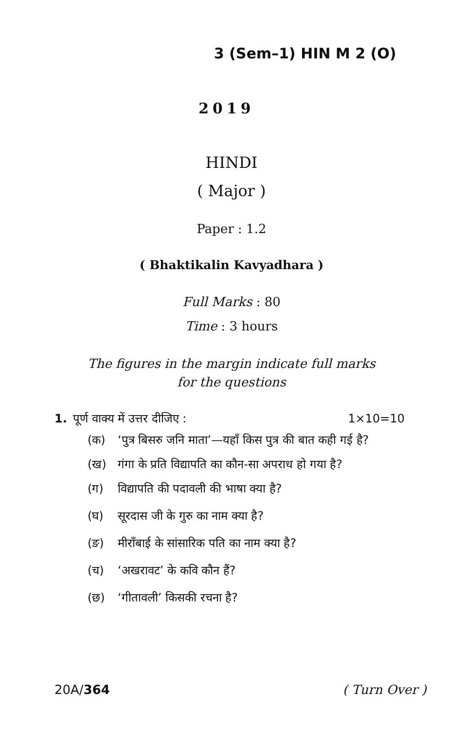3 (Sem–1) HIN M 2 (O)
2019
HINDI
( Major )
Paper : 1.2
( Bhaktikalin Kavyadhara )
Full Marks : 80
Time : 3 hours
The figures in the margin indicate full marks
for the questions
1. पूर्ण वाक्य में उत्तर दीजिए : 1×10=10
(क) ‘पुत्र बिसरु जनि माता’—यहाँ किस पुत्र की बात कही गई है?
(ख) गंगा के प्रति विद्यापति का कौन-सा अपराध हो गया है?
(ग) विद्यापति की पदावली की भाषा क्या है?
(घ) सूरदास जी के गुरु का नाम क्या है?
(ङ) मीराँबाई के सांसारिक पति का नाम क्या है?
(च) ‘अखरावट’ के कवि कौन हैं?
(छ) ‘गीतावली’ किसकी रचना है?
20A/364 ( Turn Over )